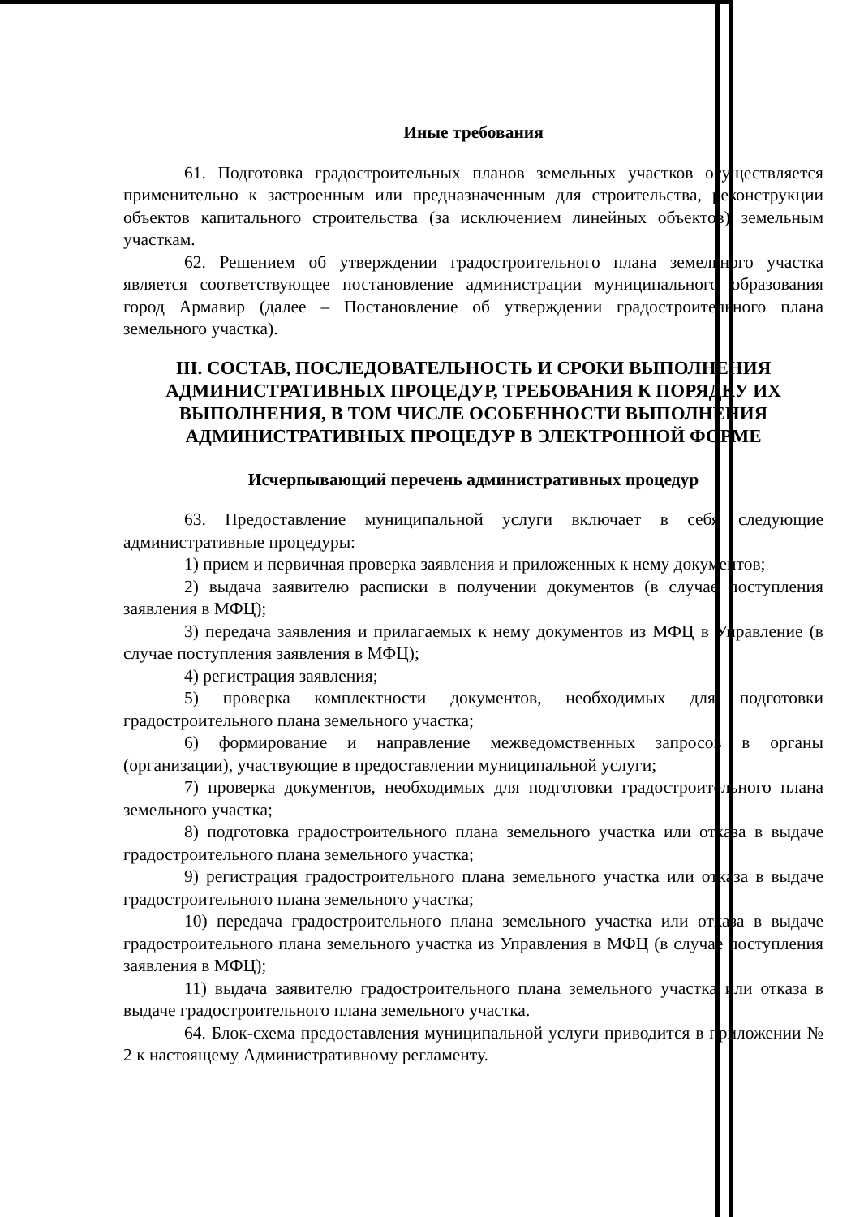Иные требования
61. Подготовка градостроительных планов земельных участков осуществляется применительно к застроенным или предназначенным для строительства, реконструкции объектов капитального строительства (за исключением линейных объектов) земельным участкам.
62. Решением об утверждении градостроительного плана земельного участка является соответствующее постановление администрации муниципального образования город Армавир (далее – Постановление об утверждении градостроительного плана земельного участка).
III. СОСТАВ, ПОСЛЕДОВАТЕЛЬНОСТЬ И СРОКИ ВЫПОЛНЕНИЯ АДМИНИСТРАТИВНЫХ ПРОЦЕДУР, ТРЕБОВАНИЯ К ПОРЯДКУ ИХ ВЫПОЛНЕНИЯ, В ТОМ ЧИСЛЕ ОСОБЕННОСТИ ВЫПОЛНЕНИЯ АДМИНИСТРАТИВНЫХ ПРОЦЕДУР В ЭЛЕКТРОННОЙ ФОРМЕ
Исчерпывающий перечень административных процедур
63. Предоставление муниципальной услуги включает в себя следующие административные процедуры:
1) прием и первичная проверка заявления и приложенных к нему документов;
2) выдача заявителю расписки в получении документов (в случае поступления заявления в МФЦ);
3) передача заявления и прилагаемых к нему документов из МФЦ в Управление (в случае поступления заявления в МФЦ);
4) регистрация заявления;
5) проверка комплектности документов, необходимых для подготовки градостроительного плана земельного участка;
6) формирование и направление межведомственных запросов в органы (организации), участвующие в предоставлении муниципальной услуги;
7) проверка документов, необходимых для подготовки градостроительного плана земельного участка;
8) подготовка градостроительного плана земельного участка или отказа в выдаче градостроительного плана земельного участка;
9) регистрация градостроительного плана земельного участка или отказа в выдаче градостроительного плана земельного участка;
10) передача градостроительного плана земельного участка или отказа в выдаче градостроительного плана земельного участка из Управления в МФЦ (в случае поступления заявления в МФЦ);
11) выдача заявителю градостроительного плана земельного участка или отказа в выдаче градостроительного плана земельного участка.
64. Блок-схема предоставления муниципальной услуги приводится в приложении № 2 к настоящему Административному регламенту.